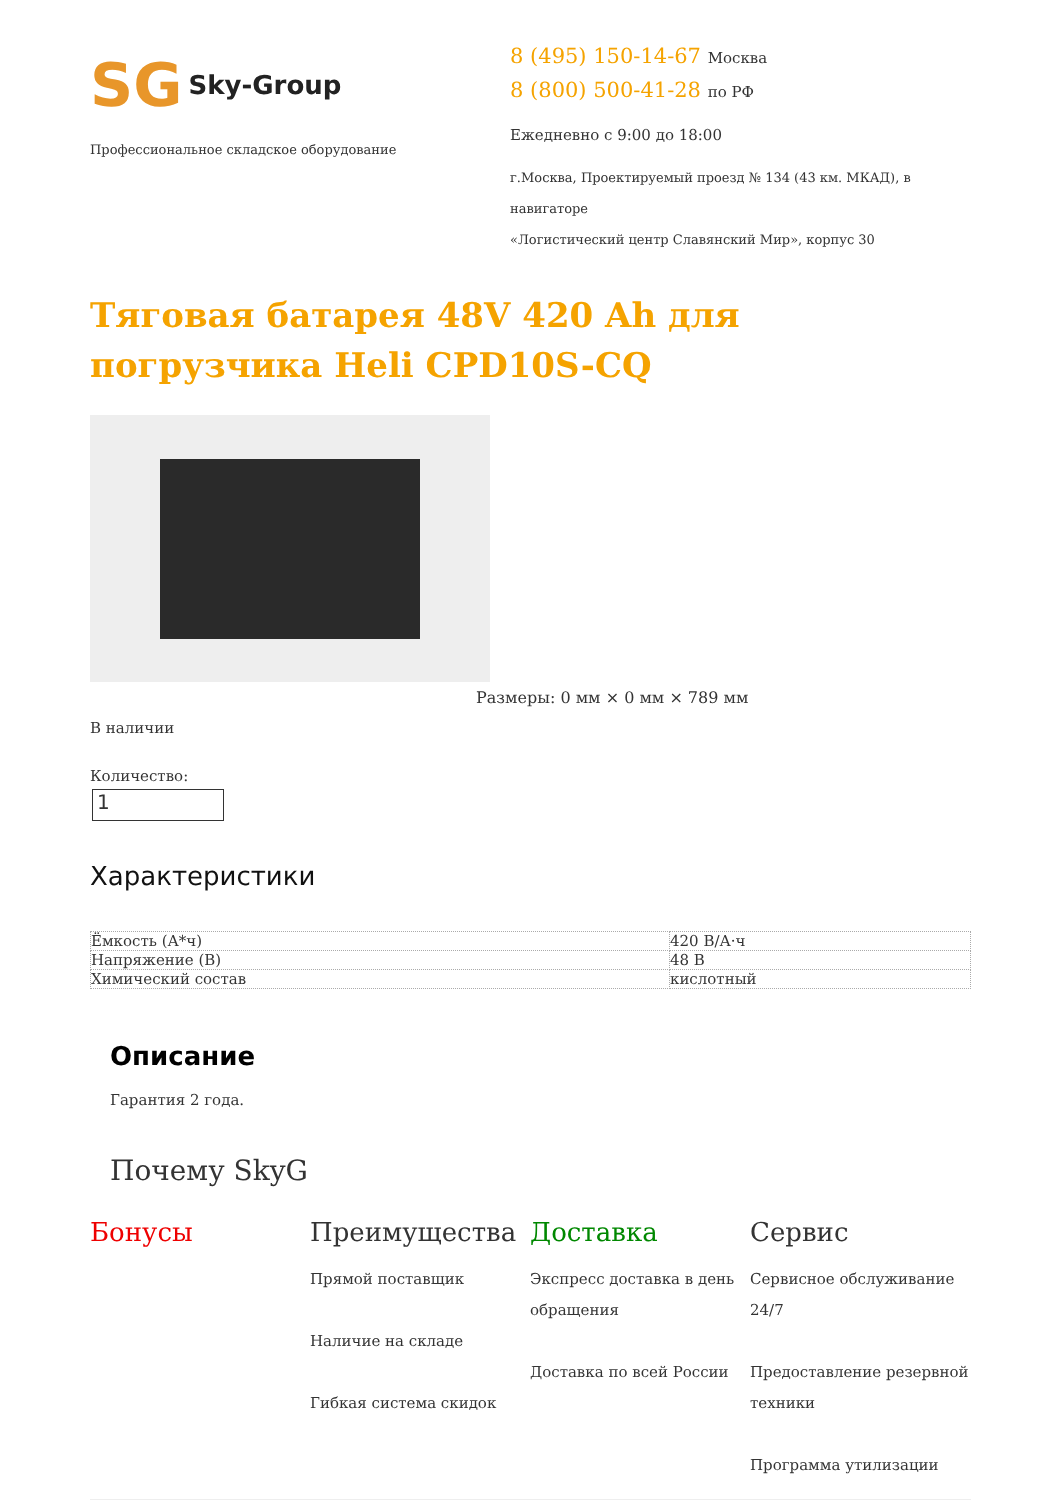SG Sky-Group
Профессиональное складское оборудование
8 (495) 150-14-67 Москва
8 (800) 500-41-28 по РФ
Ежедневно с 9:00 до 18:00
г.Москва, Проектируемый проезд № 134 (43 км. МКАД), в навигаторе
«Логистический центр Славянский Мир», корпус 30
Тяговая батарея 48V 420 Ah для погрузчика Heli CPD10S-CQ
Размеры: 0 мм × 0 мм × 789 мм
В наличии
Количество:
1
Характеристики
| Ёмкость (А*ч) | 420 В/А·ч |
| Напряжение (В) | 48 В |
| Химический состав | кислотный |
Описание
Гарантия 2 года.
Почему SkyG
Бонусы Преимущества
Прямой поставщик
Наличие на складе
Гибкая система скидок
Доставка
Экспресс доставка в день обращения
Доставка по всей России
Сервис
Сервисное обслуживание 24/7
Предоставление резервной техники
Программа утилизации